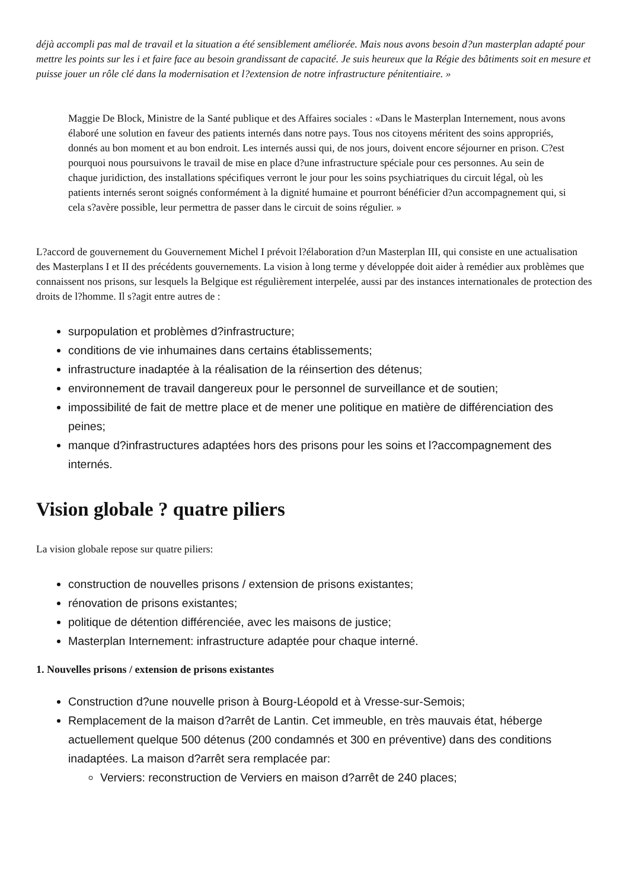déjà accompli pas mal de travail et la situation a été sensiblement améliorée. Mais nous avons besoin d?un masterplan adapté pour mettre les points sur les i et faire face au besoin grandissant de capacité. Je suis heureux que la Régie des bâtiments soit en mesure et puisse jouer un rôle clé dans la modernisation et l?extension de notre infrastructure pénitentiaire. »
Maggie De Block, Ministre de la Santé publique et des Affaires sociales : «Dans le Masterplan Internement, nous avons élaboré une solution en faveur des patients internés dans notre pays. Tous nos citoyens méritent des soins appropriés, donnés au bon moment et au bon endroit. Les internés aussi qui, de nos jours, doivent encore séjourner en prison. C?est pourquoi nous poursuivons le travail de mise en place d?une infrastructure spéciale pour ces personnes. Au sein de chaque juridiction, des installations spécifiques verront le jour pour les soins psychiatriques du circuit légal, où les patients internés seront soignés conformément à la dignité humaine et pourront bénéficier d?un accompagnement qui, si cela s?avère possible, leur permettra de passer dans le circuit de soins régulier. »
L?accord de gouvernement du Gouvernement Michel I prévoit l?élaboration d?un Masterplan III, qui consiste en une actualisation des Masterplans I et II des précédents gouvernements. La vision à long terme y développée doit aider à remédier aux problèmes que connaissent nos prisons, sur lesquels la Belgique est régulièrement interpelée, aussi par des instances internationales de protection des droits de l?homme. Il s?agit entre autres de :
surpopulation et problèmes d?infrastructure;
conditions de vie inhumaines dans certains établissements;
infrastructure inadaptée à la réalisation de la réinsertion des détenus;
environnement de travail dangereux pour le personnel de surveillance et de soutien;
impossibilité de fait de mettre place et de mener une politique en matière de différenciation des peines;
manque d?infrastructures adaptées hors des prisons pour les soins et l?accompagnement des internés.
Vision globale ? quatre piliers
La vision globale repose sur quatre piliers:
construction de nouvelles prisons / extension de prisons existantes;
rénovation de prisons existantes;
politique de détention différenciée, avec les maisons de justice;
Masterplan Internement: infrastructure adaptée pour chaque interné.
1. Nouvelles prisons / extension de prisons existantes
Construction d?une nouvelle prison à Bourg-Léopold et à Vresse-sur-Semois;
Remplacement de la maison d?arrêt de Lantin. Cet immeuble, en très mauvais état, héberge actuellement quelque 500 détenus (200 condamnés et 300 en préventive) dans des conditions inadaptées. La maison d?arrêt sera remplacée par:
Verviers: reconstruction de Verviers en maison d?arrêt de 240 places;